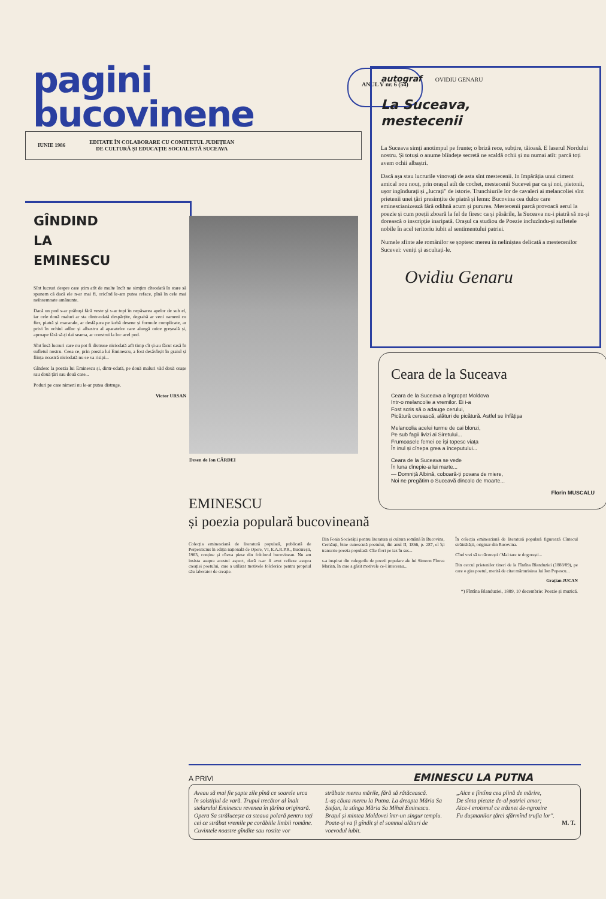pagini
bucovinene
ANUL V nr. 6 (54)
IUNIE 1986
EDITATE ÎN COLABORARE CU COMITETUL JUDEȚEAN
DE CULTURĂ ȘI EDUCAȚIE SOCIALISTĂ SUCEAVA
autograf OVIDIU GENARU
La Suceava,
mestecenii
La Suceava simți anotimpul pe frunte; o briză rece, subțire, tăioasă. E laserul Nordului nostru. Și totuși o anume blîndețe secretă ne scaldă ochii și nu numai atît: parcă toți avem ochii albaștri.
Dacă așa stau lucrurile vinovați de asta sînt mestecenii. In împărăția unui ciment amical nou nouț, prin orașul atît de cochet, mestecenii Sucevei par ca și noi, pietonii, ușor ingîndurați și „lucrați" de istorie. Trunchiurile lor de cavaleri ai melancoliei sînt prietenii unei țări presimțite de piatră și lemn: Bucovina cea dulce care eminescianizează fără odihnă acum și pururea. Mestecenii parcă provoacă aerul la poezie și cum poeții zboară la fel de firesc ca și păsările, la Suceava nu-i piatră să nu-și dorească o inscripție inaripată. Orașul ca studiou de Poezie incluzîndu-și sufletele nobile în acel teritoriu iubit al sentimentului patriei.
Numele sfinte ale românilor se șoptesc mereu în neliniștea delicată a mestecenilor Sucevei: veniți și ascultați-le.
Ovidiu Genaru
GÎNDIND
LA
EMINESCU
Sînt lucruri despre care știm atît de multe încît ne simțim cîteodată în stare să spunem că dacă ele n-ar mai fi, oricînd le-am putea reface, pînă în cele mai neînsemnate amănunte.
Dacă un pod s-ar prăbuși fără veste și s-ar topi în nepăsarea apelor de sub el, iar cele două maluri ar sta dintr-odată despărțite, degrabă ar veni oameni cu fier, piatră și macarale, ar desfășura pe iarbă desene și formule complicate, ar privi în ochiul adînc și albastru al aparatelor care alungă orice greșeală și, aproape fără să-ți dai seama, ar construi la loc acel pod.
Sînt însă lucruri care nu pot fi distruse niciodată atît timp cît și-au făcut casă în sufletul nostru. Ceea ce, prin poezia lui Eminescu, a fost desăvîrșit în graiul și ființa noastră niciodată nu se va risipi...
Gîndesc la poezia lui Eminescu și, dintr-odată, pe două maluri văd două orașe sau două țări sau două case...
Poduri pe care nimeni nu le-ar putea distruge.
Victor URSAN
Desen de Ion CÂRDEI
Ceara de la Suceava
Ceara de la Suceava a îngropat Moldova
Intr-o melancolie a vremilor. Ei i-a
Fost scris să o adauge cerului,
Picătură cerească, alături de picătură. Astfel se înfățișa
Melancolia acelei turme de cai blonzi,
Pe sub fagii livizi ai Siretului...
Frumoasele femei ce își topesc viața
În inul și cînepa grea a începutului...
Ceara de la Suceava se vede
În luna cînepie-a lui marte...
— Domniță Albină, coboară-ți povara de miere,
Noi ne pregătim o Suceavă dincolo de moarte...
Florin MUSCALU
EMINESCU
și poezia populară bucovineană
Colecția eminesciană de literatură populară, publicată de Perpessicius în ediția națională de Opere, VI, E.A.R.P.R., București, 1963, conține și cîteva piese din folclorul bucovinean. Nu am insista asupra acestui aspect, dacă n-ar fi avut reflexe asupra creației poetului, care a utilizat motivele folclorice pentru propriul său laborator de creație.
Din Foaia Societății pentru literatura și cultura română în Bucovina, Cernăuți, bine cunoscută poetului, din anul II, 1866, p. 287, el își transcrie poezia populară: Cîte flori pe iaz în sus...
s-a inspirat din culegerile de poezii populare ale lui Simeon Florea Marian, în care a găsit motivele ce-l interesau...
În colecția eminesciană de literatură populară figurează Cîntecul străinătății, originar din Bucovina.
Cînd vrei să te răcorești / Mai tare te dogorești...
Din cercul prietenilor tineri de la Fîntîna Blanduziei (1888/89), pe care o gira poetul, merită de citat mărturisirea lui Ion Popescu...
Grațian JUCAN
*) Fîntîna Blanduziei, 1889, 10 decembrie: Poezie și muzică.
A PRIVI EMINESCU LA PUTNA
Aveau să mai fie șapte zile pînă ce soarele urca în solstițiul de vară. Trupul trecător al înalt stelarului Eminescu revenea în țărîna originară. Opera Sa strălucește ca steaua polară pentru toți cei ce străbat vremile pe corăbiile limbii române. Cuvintele noastre gîndite sau rostite vor
străbate mereu mările, fără să rătăcească.
L-aș căuta mereu la Putna. La dreapta Măria Sa Ștefan, la stînga Măria Sa Mihai Eminescu. Brațul și mintea Moldovei într-un singur templu.
Poate-și va fi gîndit și el somnul alături de voevodul iubit.
„Aice e fîntîna cea plină de mărire,
De sînta pietate de-al patriei amor;
Aice-i eroismul ce trăznet de-ngrozire
Fu dușmanilor țărei sfărmînd trufia lor".
M. T.